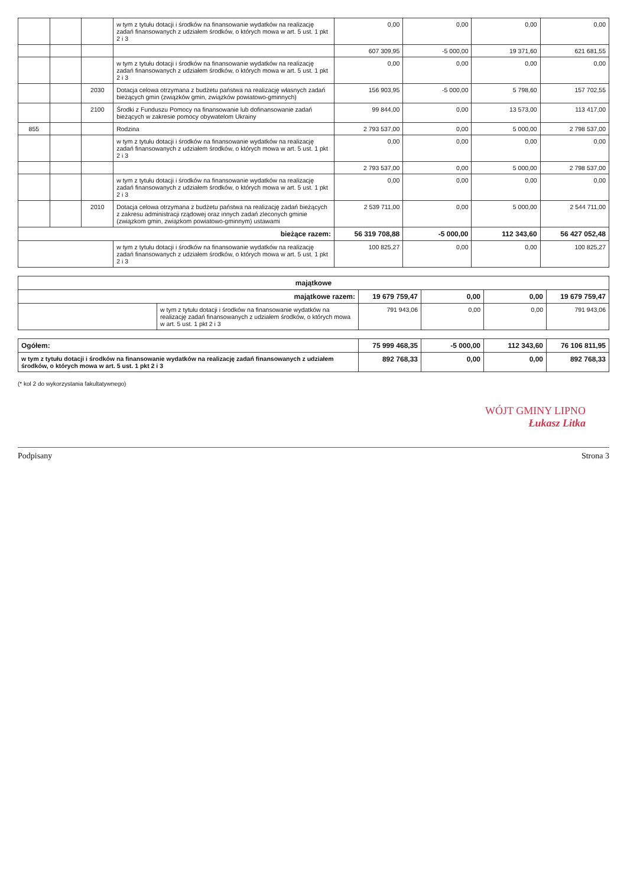| | | | w tym z tytułu dotacji i środków na finansowanie wydatków na realizację zadań finansowanych z udziałem środków, o których mowa w art. 5 ust. 1 pkt 2 i 3 | 0,00 | 0,00 | 0,00 | 0,00 |
| | | | | 607 309,95 | -5 000,00 | 19 371,60 | 621 681,55 |
| | | | w tym z tytułu dotacji i środków na finansowanie wydatków na realizację zadań finansowanych z udziałem środków, o których mowa w art. 5 ust. 1 pkt 2 i 3 | 0,00 | 0,00 | 0,00 | 0,00 |
| | | 2030 | Dotacja celowa otrzymana z budżetu państwa na realizację własnych zadań bieżących gmin (związków gmin, związków powiatowo-gminnych) | 156 903,95 | -5 000,00 | 5 798,60 | 157 702,55 |
| | | 2100 | Środki z Funduszu Pomocy na finansowanie lub dofinansowanie zadań bieżących w zakresie pomocy obywatelom Ukrainy | 99 844,00 | 0,00 | 13 573,00 | 113 417,00 |
| 855 | | | Rodzina | 2 793 537,00 | 0,00 | 5 000,00 | 2 798 537,00 |
| | | | w tym z tytułu dotacji i środków na finansowanie wydatków na realizację zadań finansowanych z udziałem środków, o których mowa w art. 5 ust. 1 pkt 2 i 3 | 0,00 | 0,00 | 0,00 | 0,00 |
| | | | | 2 793 537,00 | 0,00 | 5 000,00 | 2 798 537,00 |
| | | | w tym z tytułu dotacji i środków na finansowanie wydatków na realizację zadań finansowanych z udziałem środków, o których mowa w art. 5 ust. 1 pkt 2 i 3 | 0,00 | 0,00 | 0,00 | 0,00 |
| | | 2010 | Dotacja celowa otrzymana z budżetu państwa na realizację zadań bieżących z zakresu administracji rządowej oraz innych zadań zleconych gminie (związkom gmin, związkom powiatowo-gminnym) ustawami | 2 539 711,00 | 0,00 | 5 000,00 | 2 544 711,00 |
| bieżące razem: | | | | 56 319 708,88 | -5 000,00 | 112 343,60 | 56 427 052,48 |
| | | | w tym z tytułu dotacji i środków na finansowanie wydatków na realizację zadań finansowanych z udziałem środków, o których mowa w art. 5 ust. 1 pkt 2 i 3 | 100 825,27 | 0,00 | 0,00 | 100 825,27 |
| majątkowe | | | | | |
| majątkowe razem: | | 19 679 759,47 | 0,00 | 0,00 | 19 679 759,47 |
| | w tym z tytułu dotacji i środków na finansowanie wydatków na realizację zadań finansowanych z udziałem środków, o których mowa w art. 5 ust. 1 pkt 2 i 3 | 791 943,06 | 0,00 | 0,00 | 791 943,06 |
| Ogółem: | 75 999 468,35 | -5 000,00 | 112 343,60 | 76 106 811,95 |
| w tym z tytułu dotacji i środków na finansowanie wydatków na realizację zadań finansowanych z udziałem środków, o których mowa w art. 5 ust. 1 pkt 2 i 3 | 892 768,33 | 0,00 | 0,00 | 892 768,33 |
(* kol 2 do wykorzystania fakultatywnego)
WÓJT GMINY LIPNO
Łukasz Litka
Podpisany Strona 3